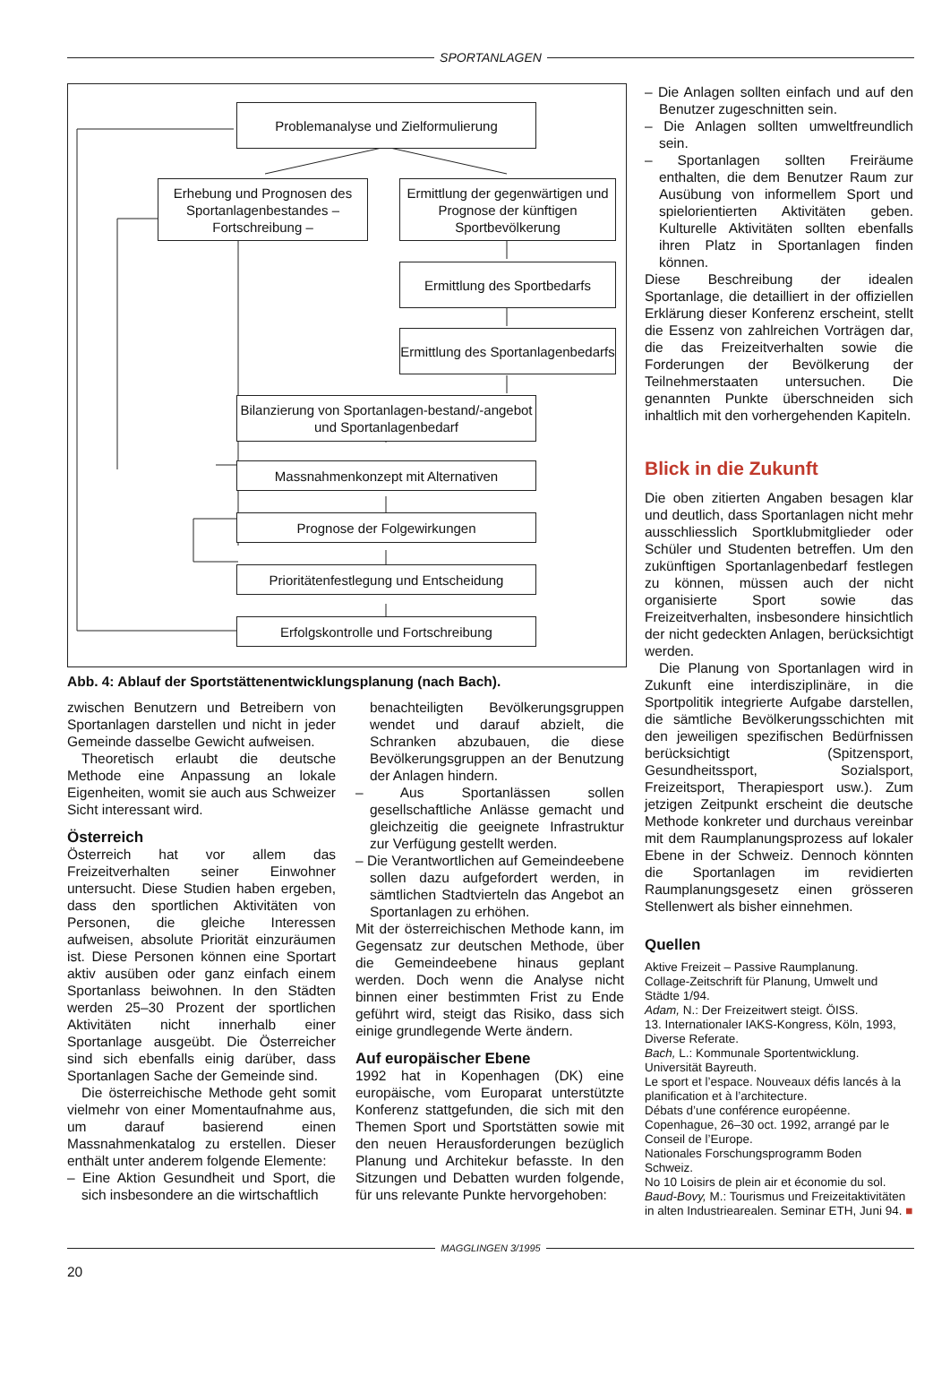SPORTANLAGEN
Problemanalyse und Zielformulierung
Erhebung und Prognosen des Sportanlagenbestandes – Fortschreibung –
Ermittlung der gegenwärtigen und Prognose der künftigen Sportbevölkerung
Ermittlung des Sportbedarfs
Ermittlung des Sportanlagenbedarfs
Bilanzierung von Sportanlagen-bestand/-angebot und Sportanlagenbedarf
Massnahmenkonzept mit Alternativen
Prognose der Folgewirkungen
Prioritätenfestlegung und Entscheidung
Erfolgskontrolle und Fortschreibung
Abb. 4: Ablauf der Sportstättenentwicklungsplanung (nach Bach).
zwischen Benutzern und Betreibern von Sportanlagen darstellen und nicht in jeder Gemeinde dasselbe Gewicht aufweisen.
Theoretisch erlaubt die deutsche Methode eine Anpassung an lokale Eigenheiten, womit sie auch aus Schweizer Sicht interessant wird.
Österreich
Österreich hat vor allem das Freizeitverhalten seiner Einwohner untersucht. Diese Studien haben ergeben, dass den sportlichen Aktivitäten von Personen, die gleiche Interessen aufweisen, absolute Priorität einzuräumen ist. Diese Personen können eine Sportart aktiv ausüben oder ganz einfach einem Sportanlass beiwohnen. In den Städten werden 25–30 Prozent der sportlichen Aktivitäten nicht innerhalb einer Sportanlage ausgeübt. Die Österreicher sind sich ebenfalls einig darüber, dass Sportanlagen Sache der Gemeinde sind.
Die österreichische Methode geht somit vielmehr von einer Momentaufnahme aus, um darauf basierend einen Massnahmenkatalog zu erstellen. Dieser enthält unter anderem folgende Elemente:
– Eine Aktion Gesundheit und Sport, die sich insbesondere an die wirtschaftlich
benachteiligten Bevölkerungsgruppen wendet und darauf abzielt, die Schranken abzubauen, die diese Bevölkerungsgruppen an der Benutzung der Anlagen hindern.
– Aus Sportanlässen sollen gesellschaftliche Anlässe gemacht und gleichzeitig die geeignete Infrastruktur zur Verfügung gestellt werden.
– Die Verantwortlichen auf Gemeindeebene sollen dazu aufgefordert werden, in sämtlichen Stadtvierteln das Angebot an Sportanlagen zu erhöhen.
Mit der österreichischen Methode kann, im Gegensatz zur deutschen Methode, über die Gemeindeebene hinaus geplant werden. Doch wenn die Analyse nicht binnen einer bestimmten Frist zu Ende geführt wird, steigt das Risiko, dass sich einige grundlegende Werte ändern.
Auf europäischer Ebene
1992 hat in Kopenhagen (DK) eine europäische, vom Europarat unterstützte Konferenz stattgefunden, die sich mit den Themen Sport und Sportstätten sowie mit den neuen Herausforderungen bezüglich Planung und Architekur befasste. In den Sitzungen und Debatten wurden folgende, für uns relevante Punkte hervorgehoben:
– Die Anlagen sollten einfach und auf den Benutzer zugeschnitten sein.
– Die Anlagen sollten umweltfreundlich sein.
– Sportanlagen sollten Freiräume enthalten, die dem Benutzer Raum zur Ausübung von informellem Sport und spielorientierten Aktivitäten geben. Kulturelle Aktivitäten sollten ebenfalls ihren Platz in Sportanlagen finden können.
Diese Beschreibung der idealen Sportanlage, die detailliert in der offiziellen Erklärung dieser Konferenz erscheint, stellt die Essenz von zahlreichen Vorträgen dar, die das Freizeitverhalten sowie die Forderungen der Bevölkerung der Teilnehmerstaaten untersuchen. Die genannten Punkte überschneiden sich inhaltlich mit den vorhergehenden Kapiteln.
Blick in die Zukunft
Die oben zitierten Angaben besagen klar und deutlich, dass Sportanlagen nicht mehr ausschliesslich Sportklubmitglieder oder Schüler und Studenten betreffen. Um den zukünftigen Sportanlagenbedarf festlegen zu können, müssen auch der nicht organisierte Sport sowie das Freizeitverhalten, insbesondere hinsichtlich der nicht gedeckten Anlagen, berücksichtigt werden.
Die Planung von Sportanlagen wird in Zukunft eine interdisziplinäre, in die Sportpolitik integrierte Aufgabe darstellen, die sämtliche Bevölkerungsschichten mit den jeweiligen spezifischen Bedürfnissen berücksichtigt (Spitzensport, Gesundheitssport, Sozialsport, Freizeitsport, Therapiesport usw.). Zum jetzigen Zeitpunkt erscheint die deutsche Methode konkreter und durchaus vereinbar mit dem Raumplanungsprozess auf lokaler Ebene in der Schweiz. Dennoch könnten die Sportanlagen im revidierten Raumplanungsgesetz einen grösseren Stellenwert als bisher einnehmen.
Quellen
Aktive Freizeit – Passive Raumplanung.
Collage-Zeitschrift für Planung, Umwelt und Städte 1/94.
Adam, N.: Der Freizeitwert steigt. ÖISS.
13. Internationaler IAKS-Kongress, Köln, 1993, Diverse Referate.
Bach, L.: Kommunale Sportentwicklung. Universität Bayreuth.
Le sport et l’espace. Nouveaux défis lancés à la planification et à l’architecture.
Débats d’une conférence européenne. Copenhague, 26–30 oct. 1992, arrangé par le Conseil de l’Europe.
Nationales Forschungsprogramm Boden Schweiz.
No 10 Loisirs de plein air et économie du sol.
Baud-Bovy, M.: Tourismus und Freizeitaktivitäten in alten Industriearealen. Seminar ETH, Juni 94. ■
MAGGLINGEN 3/1995
20